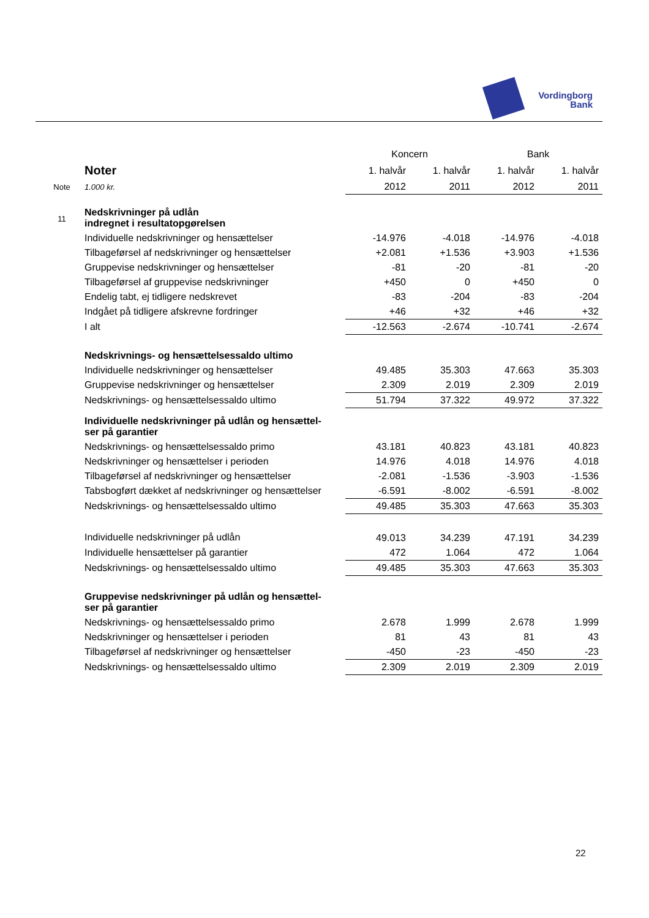Vordingborg
Bank
| | | Koncern | | Bank | |
| | Noter | 1. halvår | 1. halvår | 1. halvår | 1. halvår |
| Note | 1.000 kr. | 2012 | 2011 | 2012 | 2011 |
| 11 | Nedskrivninger på udlån indregnet i resultatopgørelsen | | | | |
| | Individuelle nedskrivninger og hensættelser | -14.976 | -4.018 | -14.976 | -4.018 |
| | Tilbageførsel af nedskrivninger og hensættelser | +2.081 | +1.536 | +3.903 | +1.536 |
| | Gruppevise nedskrivninger og hensættelser | -81 | -20 | -81 | -20 |
| | Tilbageførsel af gruppevise nedskrivninger | +450 | 0 | +450 | 0 |
| | Endelig tabt, ej tidligere nedskrevet | -83 | -204 | -83 | -204 |
| | Indgået på tidligere afskrevne fordringer | +46 | +32 | +46 | +32 |
| | I alt | -12.563 | -2.674 | -10.741 | -2.674 |
| | Nedskrivnings- og hensættelsessaldo ultimo | | | | |
| | Individuelle nedskrivninger og hensættelser | 49.485 | 35.303 | 47.663 | 35.303 |
| | Gruppevise nedskrivninger og hensættelser | 2.309 | 2.019 | 2.309 | 2.019 |
| | Nedskrivnings- og hensættelsessaldo ultimo | 51.794 | 37.322 | 49.972 | 37.322 |
| | Individuelle nedskrivninger på udlån og hensættel- ser på garantier | | | | |
| | Nedskrivnings- og hensættelsessaldo primo | 43.181 | 40.823 | 43.181 | 40.823 |
| | Nedskrivninger og hensættelser i perioden | 14.976 | 4.018 | 14.976 | 4.018 |
| | Tilbageførsel af nedskrivninger og hensættelser | -2.081 | -1.536 | -3.903 | -1.536 |
| | Tabsbogført dækket af nedskrivninger og hensættelser | -6.591 | -8.002 | -6.591 | -8.002 |
| | Nedskrivnings- og hensættelsessaldo ultimo | 49.485 | 35.303 | 47.663 | 35.303 |
| | Individuelle nedskrivninger på udlån | 49.013 | 34.239 | 47.191 | 34.239 |
| | Individuelle hensættelser på garantier | 472 | 1.064 | 472 | 1.064 |
| | Nedskrivnings- og hensættelsessaldo ultimo | 49.485 | 35.303 | 47.663 | 35.303 |
| | Gruppevise nedskrivninger på udlån og hensættel- ser på garantier | | | | |
| | Nedskrivnings- og hensættelsessaldo primo | 2.678 | 1.999 | 2.678 | 1.999 |
| | Nedskrivninger og hensættelser i perioden | 81 | 43 | 81 | 43 |
| | Tilbageførsel af nedskrivninger og hensættelser | -450 | -23 | -450 | -23 |
| | Nedskrivnings- og hensættelsessaldo ultimo | 2.309 | 2.019 | 2.309 | 2.019 |
22